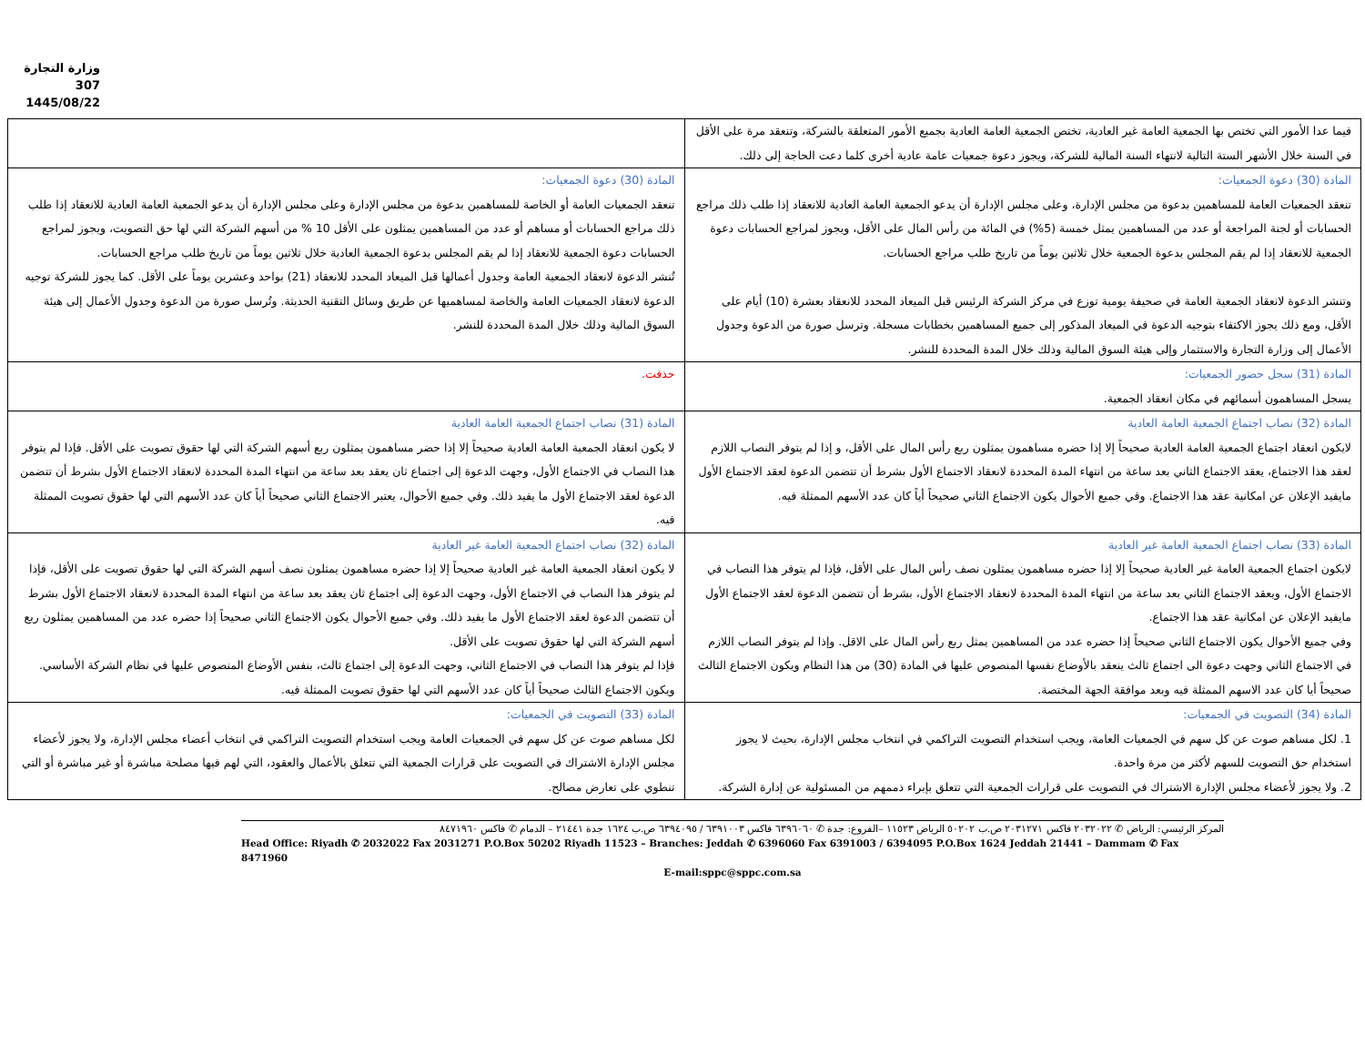وزارة التجارة
307
1445/08/22
| فيما عدا الأمور التي تختص بها الجمعية العامة غير العادية، تختص الجمعية العامة العادية بجميع الأمور المتعلقة بالشركة، وتنعقد مرة على الأقل في السنة خلال الأشهر الستة التالية لانتهاء السنة المالية للشركة، ويجوز دعوة جمعيات عامة عادية أخرى كلما دعت الحاجة إلى ذلك. | |
| المادة (30) دعوة الجمعيات: تنعقد الجمعيات العامة للمساهمين بدعوة من مجلس الإدارة، وعلى مجلس الإدارة أن يدعو الجمعية العامة العادية للانعقاد إذا طلب ذلك مراجع الحسابات أو لجنة المراجعة أو عدد من المساهمين يمثل خمسة (5%) في المائة من رأس المال على الأقل، ويجوز لمراجع الحسابات دعوة الجمعية للانعقاد إذا لم يقم المجلس بدعوة الجمعية خلال ثلاثين يوماً من تاريخ طلب مراجع الحسابات. وتنشر الدعوة لانعقاد الجمعية العامة في صحيفة يومية توزع في مركز الشركة الرئيس قبل الميعاد المحدد للانعقاد بعشرة (10) أيام على الأقل، ومع ذلك يجوز الاكتفاء بتوجيه الدعوة في الميعاد المذكور إلى جميع المساهمين بخطابات مسجلة. وترسل صورة من الدعوة وجدول الأعمال إلى وزارة التجارة والاستثمار وإلى هيئة السوق المالية وذلك خلال المدة المحددة للنشر. | المادة (30) دعوة الجمعيات: تنعقد الجمعيات العامة أو الخاصة للمساهمين بدعوة من مجلس الإدارة وعلى مجلس الإدارة أن يدعو الجمعية العامة العادية للانعقاد إذا طلب ذلك مراجع الحسابات أو مساهم أو عدد من المساهمين يمثلون على الأقل 10 % من أسهم الشركة التي لها حق التصويت، ويجوز لمراجع الحسابات دعوة الجمعية للانعقاد إذا لم يقم المجلس بدعوة الجمعية العادية خلال ثلاثين يوماً من تاريخ طلب مراجع الحسابات. تُنشر الدعوة لانعقاد الجمعية العامة وجدول أعمالها قبل الميعاد المحدد للانعقاد (21) بواحد وعشرين يوماً على الأقل. كما يجوز للشركة توجيه الدعوة لانعقاد الجمعيات العامة والخاصة لمساهميها عن طريق وسائل التقنية الحديثة. وتُرسل صورة من الدعوة وجدول الأعمال إلى هيئة السوق المالية وذلك خلال المدة المحددة للنشر. |
| المادة (31) سجل حضور الجمعيات: يسجل المساهمون أسمائهم في مكان انعقاد الجمعية. | حذفت. |
| المادة (32) نصاب اجتماع الجمعية العامة العادية لايكون انعقاد اجتماع الجمعية العامة العادية صحيحاً إلا إذا حضره مساهمون يمثلون ربع رأس المال على الأقل، و إذا لم يتوفر النصاب اللازم لعقد هذا الاجتماع، يعقد الاجتماع الثاني بعد ساعة من انتهاء المدة المحددة لانعقاد الاجتماع الأول بشرط أن تتضمن الدعوة لعقد الاجتماع الأول مايفيد الإعلان عن امكانية عقد هذا الاجتماع. وفي جميع الأحوال يكون الاجتماع الثاني صحيحاً أياً كان عدد الأسهم الممثلة فيه. | المادة (31) نصاب اجتماع الجمعية العامة العادية لا يكون انعقاد الجمعية العامة العادية صحيحاً إلا إذا حضر مساهمون يمثلون ربع أسهم الشركة التي لها حقوق تصويت على الأقل. فإذا لم يتوفر هذا النصاب في الاجتماع الأول، وجهت الدعوة إلى اجتماع ثان يعقد بعد ساعة من انتهاء المدة المحددة لانعقاد الاجتماع الأول بشرط أن تتضمن الدعوة لعقد الاجتماع الأول ما يفيد ذلك. وفي جميع الأحوال، يعتبر الاجتماع الثاني صحيحاً أياً كان عدد الأسهم التي لها حقوق تصويت الممثلة فيه. |
| المادة (33) نصاب اجتماع الجمعية العامة غير العادية لايكون اجتماع الجمعية العامة غير العادية صحيحاً إلا إذا حضره مساهمون يمثلون نصف رأس المال على الأقل، فإذا لم يتوفر هذا النصاب في الاجتماع الأول، ويعقد الاجتماع الثاني بعد ساعة من انتهاء المدة المحددة لانعقاد الاجتماع الأول، بشرط أن تتضمن الدعوة لعقد الاجتماع الأول مايفيد الإعلان عن امكانية عقد هذا الاجتماع. وفي جميع الأحوال يكون الاجتماع الثاني صحيحاً إذا حضره عدد من المساهمين يمثل ربع رأس المال على الاقل. وإذا لم يتوفر النصاب اللازم في الاجتماع الثاني وجهت دعوة الى اجتماع ثالث ينعقد بالأوضاع نفسها المنصوص عليها في المادة (30) من هذا النظام ويكون الاجتماع الثالث صحيحاً أيا كان عدد الاسهم الممثلة فيه وبعد موافقة الجهة المختصة. | المادة (32) نصاب اجتماع الجمعية العامة غير العادية لا يكون انعقاد الجمعية العامة غير العادية صحيحاً إلا إذا حضره مساهمون يمثلون نصف أسهم الشركة التي لها حقوق تصويت على الأقل، فإذا لم يتوفر هذا النصاب في الاجتماع الأول، وجهت الدعوة إلى اجتماع ثان يعقد بعد ساعة من انتهاء المدة المحددة لانعقاد الاجتماع الأول بشرط أن تتضمن الدعوة لعقد الاجتماع الأول ما يفيد ذلك. وفي جميع الأحوال يكون الاجتماع الثاني صحيحاً إذا حضره عدد من المساهمين يمثلون ربع أسهم الشركة التي لها حقوق تصويت على الأقل. فإذا لم يتوفر هذا النصاب في الاجتماع الثاني، وجهت الدعوة إلى اجتماع ثالث، بنفس الأوضاع المنصوص عليها في نظام الشركة الأساسي. ويكون الاجتماع الثالث صحيحاً أياً كان عدد الأسهم التي لها حقوق تصويت الممثلة فيه. |
| المادة (34) التصويت في الجمعيات: 1. لكل مساهم صوت عن كل سهم في الجمعيات العامة، ويجب استخدام التصويت التراكمي في انتخاب مجلس الإدارة، بحيث لا يجوز استخدام حق التصويت للسهم لأكثر من مرة واحدة. 2. ولا يجوز لأعضاء مجلس الإدارة الاشتراك في التصويت على قرارات الجمعية التي تتعلق بإبراء ذممهم من المسئولية عن إدارة الشركة. | المادة (33) التصويت في الجمعيات: لكل مساهم صوت عن كل سهم في الجمعيات العامة ويجب استخدام التصويت التراكمي في انتخاب أعضاء مجلس الإدارة، ولا يجوز لأعضاء مجلس الإدارة الاشتراك في التصويت على قرارات الجمعية التي تتعلق بالأعمال والعقود، التي لهم فيها مصلحة مباشرة أو غير مباشرة أو التي تنطوي على تعارض مصالح. |
المركز الرئيسي: الرياض ✆ ٢٠٣٢٠٢٢ فاكس ٢٠٣١٢٧١ ص.ب ٥٠٢٠٢ الرياض ١١٥٢٣ –الفروع: جدة ✆ ٦٣٩٦٠٦٠ فاكس ٦٣٩١٠٠٣ / ٦٣٩٤٠٩٥ ص.ب ١٦٢٤ جدة ٢١٤٤١ – الدمام ✆ فاكس ٨٤٧١٩٦٠
Head Office: Riyadh ✆ 2032022 Fax 2031271 P.O.Box 50202 Riyadh 11523 – Branches: Jeddah ✆ 6396060 Fax 6391003 / 6394095 P.O.Box 1624 Jeddah 21441 – Dammam ✆ Fax 8471960
E-mail:sppc@sppc.com.sa